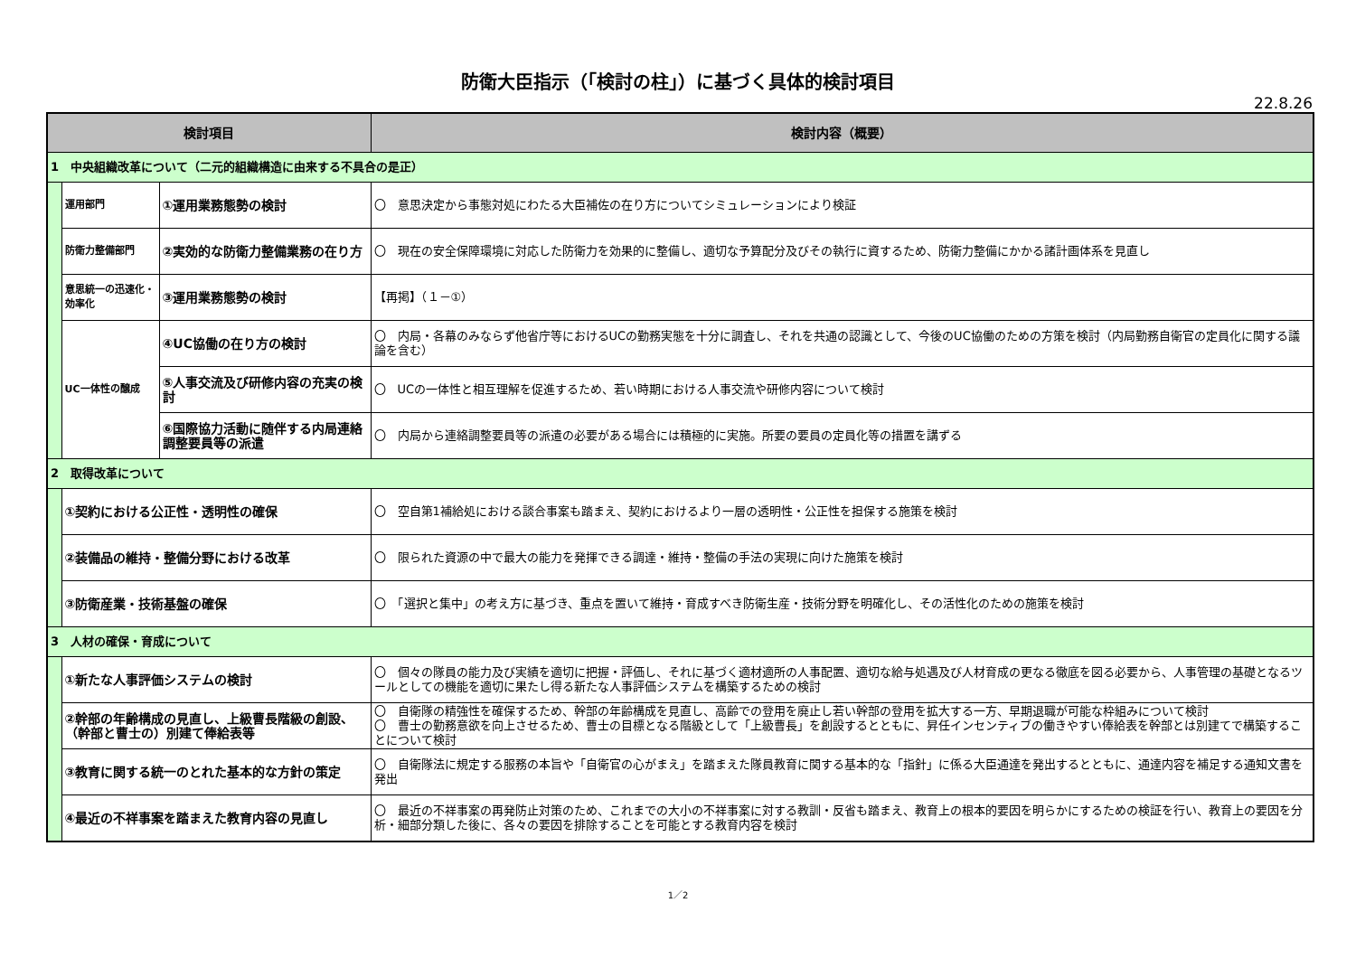防衛大臣指示（「検討の柱」）に基づく具体的検討項目
22.8.26
| 検討項目 | | | 検討内容（概要） |
| --- | --- | --- | --- |
| 1 中央組織改革について（二元的組織構造に由来する不具合の是正） | | | |
| | 運用部門 | ①運用業務態勢の検討 | 〇 意思決定から事態対処にわたる大臣補佐の在り方についてシミュレーションにより検証 |
| | 防衛力整備部門 | ②実効的な防衛力整備業務の在り方 | 〇 現在の安全保障環境に対応した防衛力を効果的に整備し、適切な予算配分及びその執行に資するため、防衛力整備にかかる諸計画体系を見直し |
| | 意思統一の迅速化・効率化 | ③運用業務態勢の検討 | 【再掲】（１－①） |
| | UC一体性の醸成 | ④UC協働の在り方の検討 | 〇 内局・各幕のみならず他省庁等におけるUCの勤務実態を十分に調査し、それを共通の認識として、今後のUC協働のための方策を検討（内局勤務自衛官の定員化に関する議論を含む） |
| | | ⑤人事交流及び研修内容の充実の検討 | 〇 UCの一体性と相互理解を促進するため、若い時期における人事交流や研修内容について検討 |
| | | ⑥国際協力活動に随伴する内局連絡調整要員等の派遣 | 〇 内局から連絡調整要員等の派遣の必要がある場合には積極的に実施。所要の要員の定員化等の措置を講ずる |
| 2 取得改革について | | | |
| | ①契約における公正性・透明性の確保 | | 〇 空自第1補給処における談合事案も踏まえ、契約におけるより一層の透明性・公正性を担保する施策を検討 |
| | ②装備品の維持・整備分野における改革 | | 〇 限られた資源の中で最大の能力を発揮できる調達・維持・整備の手法の実現に向けた施策を検討 |
| | ③防衛産業・技術基盤の確保 | | 〇 「選択と集中」の考え方に基づき、重点を置いて維持・育成すべき防衛生産・技術分野を明確化し、その活性化のための施策を検討 |
| 3 人材の確保・育成について | | | |
| | ①新たな人事評価システムの検討 | | 〇 個々の隊員の能力及び実績を適切に把握・評価し、それに基づく適材適所の人事配置、適切な給与処遇及び人材育成の更なる徹底を図る必要から、人事管理の基礎となるツールとしての機能を適切に果たし得る新たな人事評価システムを構築するための検討 |
| | ②幹部の年齢構成の見直し、上級曹長階級の創設、（幹部と曹士の）別建て俸給表等 | | 〇 自衛隊の精強性を確保するため、幹部の年齢構成を見直し、高齢での登用を廃止し若い幹部の登用を拡大する一方、早期退職が可能な枠組みについて検討 〇 曹士の勤務意欲を向上させるため、曹士の目標となる階級として「上級曹長」を創設するとともに、昇任インセンティブの働きやすい俸給表を幹部とは別建てで構築することについて検討 |
| | ③教育に関する統一のとれた基本的な方針の策定 | | 〇 自衛隊法に規定する服務の本旨や「自衛官の心がまえ」を踏まえた隊員教育に関する基本的な「指針」に係る大臣通達を発出するとともに、通達内容を補足する通知文書を発出 |
| | ④最近の不祥事案を踏まえた教育内容の見直し | | 〇 最近の不祥事案の再発防止対策のため、これまでの大小の不祥事案に対する教訓・反省も踏まえ、教育上の根本的要因を明らかにするための検証を行い、教育上の要因を分析・細部分類した後に、各々の要因を排除することを可能とする教育内容を検討 |
1／2